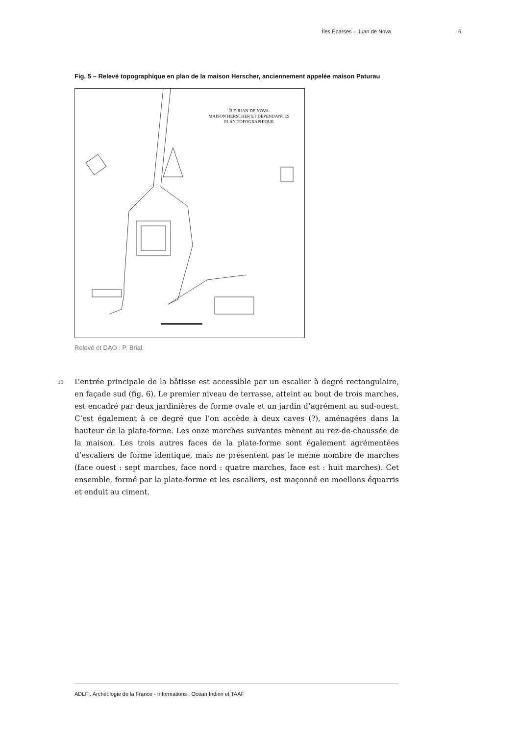Îles Éparses – Juan de Nova 6
Fig. 5 – Relevé topographique en plan de la maison Herscher, anciennement appelée maison Paturau
ÎLE JUAN DE NOVA
MAISON HERSCHER ET DÉPENDANCES
PLAN TOPOGRAPHIQUE
Relevé et DAO : P. Brial.
10
L’entrée principale de la bâtisse est accessible par un escalier à degré rectangulaire, en façade sud (fig. 6). Le premier niveau de terrasse, atteint au bout de trois marches, est encadré par deux jardinières de forme ovale et un jardin d’agrément au sud-ouest. C’est également à ce degré que l’on accède à deux caves (?), aménagées dans la hauteur de la plate-forme. Les onze marches suivantes mènent au rez-de-chaussée de la maison. Les trois autres faces de la plate-forme sont également agrémentées d’escaliers de forme identique, mais ne présentent pas le même nombre de marches (face ouest : sept marches, face nord : quatre marches, face est : huit marches). Cet ensemble, formé par la plate-forme et les escaliers, est maçonné en moellons équarris et enduit au ciment.
ADLFI. Archéologie de la France - Informations , Océan Indien et TAAF